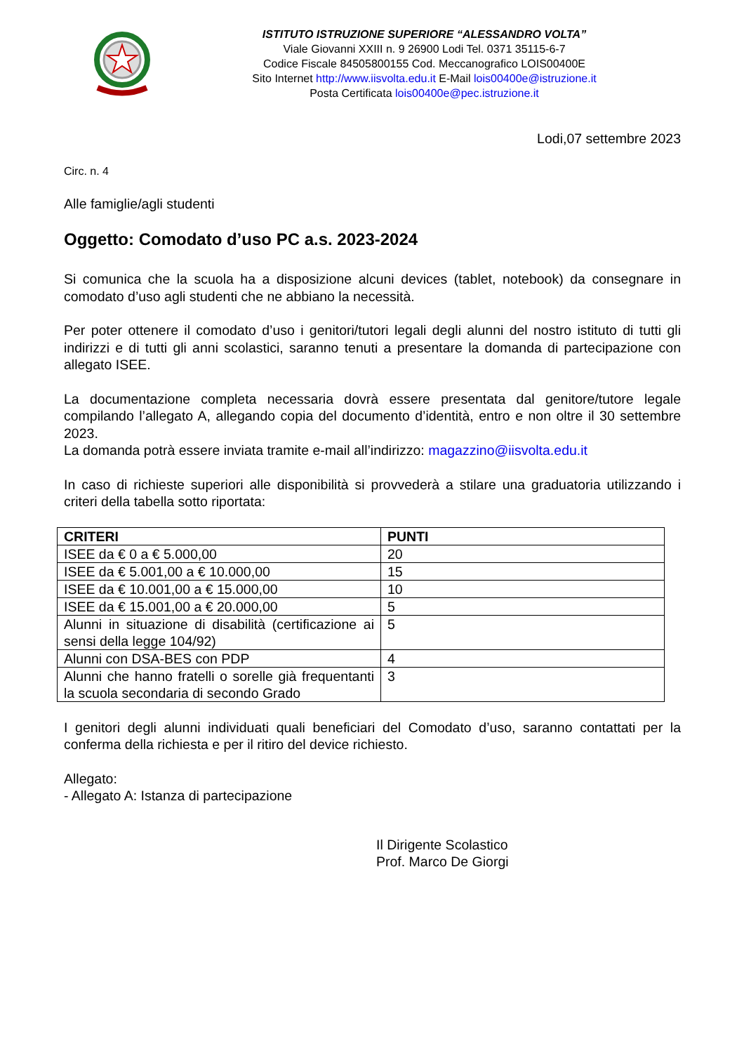ISTITUTO ISTRUZIONE SUPERIORE “ALESSANDRO VOLTA”
Viale Giovanni XXIII n. 9 26900 Lodi Tel. 0371 35115-6-7
Codice Fiscale 84505800155 Cod. Meccanografico LOIS00400E
Sito Internet http://www.iisvolta.edu.it E-Mail lois00400e@istruzione.it
Posta Certificata lois00400e@pec.istruzione.it
Lodi,07 settembre 2023
Circ. n. 4
Alle famiglie/agli studenti
Oggetto: Comodato d’uso PC a.s. 2023-2024
Si comunica che la scuola ha a disposizione alcuni devices (tablet, notebook) da consegnare in comodato d’uso agli studenti che ne abbiano la necessità.
Per poter ottenere il comodato d’uso i genitori/tutori legali degli alunni del nostro istituto di tutti gli indirizzi e di tutti gli anni scolastici, saranno tenuti a presentare la domanda di partecipazione con allegato ISEE.
La documentazione completa necessaria dovrà essere presentata dal genitore/tutore legale compilando l’allegato A, allegando copia del documento d’identità, entro e non oltre il 30 settembre 2023.
La domanda potrà essere inviata tramite e-mail all’indirizzo: magazzino@iisvolta.edu.it
In caso di richieste superiori alle disponibilità si provvederà a stilare una graduatoria utilizzando i criteri della tabella sotto riportata:
| CRITERI | PUNTI |
| --- | --- |
| ISEE da € 0 a € 5.000,00 | 20 |
| ISEE da € 5.001,00 a € 10.000,00 | 15 |
| ISEE da € 10.001,00 a € 15.000,00 | 10 |
| ISEE da € 15.001,00 a € 20.000,00 | 5 |
| Alunni in situazione di disabilità (certificazione ai sensi della legge 104/92) | 5 |
| Alunni con DSA-BES con PDP | 4 |
| Alunni che hanno fratelli o sorelle già frequentanti la scuola secondaria di secondo Grado | 3 |
I genitori degli alunni individuati quali beneficiari del Comodato d’uso, saranno contattati per la conferma della richiesta e per il ritiro del device richiesto.
Allegato:
- Allegato A: Istanza di partecipazione
Il Dirigente Scolastico
Prof. Marco De Giorgi